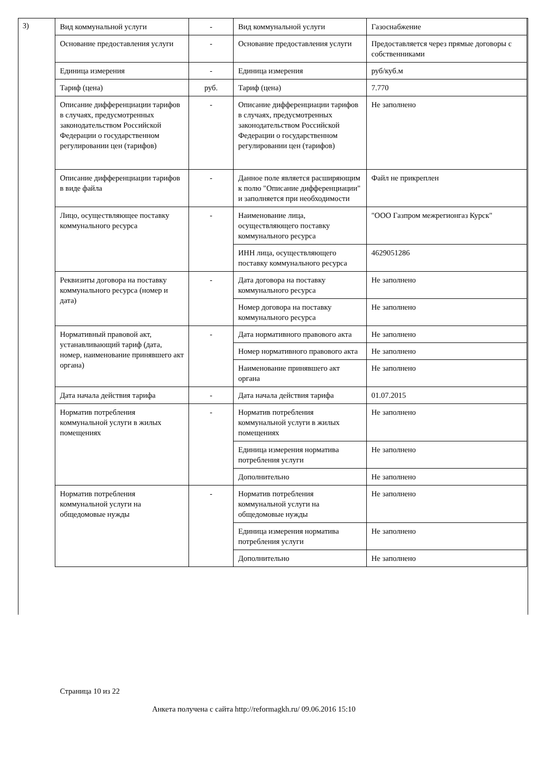3)
| Вид коммунальной услуги | - | Вид коммунальной услуги | Газоснабжение |
| Основание предоставления услуги | - | Основание предоставления услуги | Предоставляется через прямые договоры с собственниками |
| Единица измерения | - | Единица измерения | руб/куб.м |
| Тариф (цена) | руб. | Тариф (цена) | 7.770 |
| Описание дифференциации тарифов в случаях, предусмотренных законодательством Российской Федерации о государственном регулировании цен (тарифов) | - | Описание дифференциации тарифов в случаях, предусмотренных законодательством Российской Федерации о государственном регулировании цен (тарифов) | Не заполнено |
| Описание дифференциации тарифов в виде файла | - | Данное поле является расширяющим к полю "Описание дифференциации" и заполняется при необходимости | Файл не прикреплен |
| Лицо, осуществляющее поставку коммунального ресурса | - | Наименование лица, осуществляющего поставку коммунального ресурса | "ООО Газпром межрегионгаз Курск" |
| | | ИНН лица, осуществляющего поставку коммунального ресурса | 4629051286 |
| Реквизиты договора на поставку коммунального ресурса (номер и дата) | - | Дата договора на поставку коммунального ресурса | Не заполнено |
| | | Номер договора на поставку коммунального ресурса | Не заполнено |
| Нормативный правовой акт, устанавливающий тариф (дата, номер, наименование принявшего акт органа) | - | Дата нормативного правового акта | Не заполнено |
| | | Номер нормативного правового акта | Не заполнено |
| | | Наименование принявшего акт органа | Не заполнено |
| Дата начала действия тарифа | - | Дата начала действия тарифа | 01.07.2015 |
| Норматив потребления коммунальной услуги в жилых помещениях | - | Норматив потребления коммунальной услуги в жилых помещениях | Не заполнено |
| | | Единица измерения норматива потребления услуги | Не заполнено |
| | | Дополнительно | Не заполнено |
| Норматив потребления коммунальной услуги на общедомовые нужды | - | Норматив потребления коммунальной услуги на общедомовые нужды | Не заполнено |
| | | Единица измерения норматива потребления услуги | Не заполнено |
| | | Дополнительно | Не заполнено |
Страница 10 из 22
Анкета получена с сайта http://reformagkh.ru/ 09.06.2016 15:10